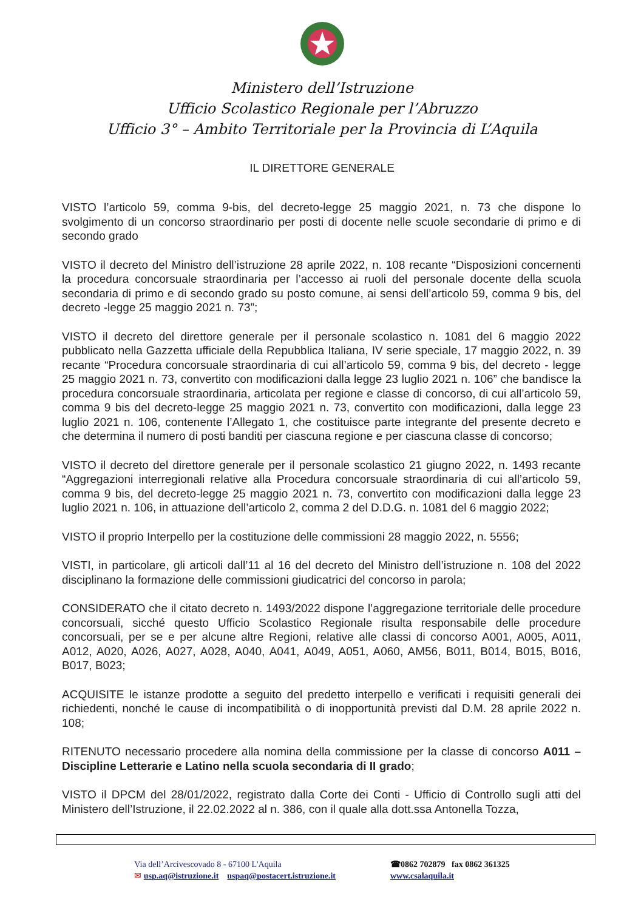Ministero dell’Istruzione
Ufficio Scolastico Regionale per l’Abruzzo
Ufficio 3° – Ambito Territoriale per la Provincia di L’Aquila
IL DIRETTORE GENERALE
VISTO l’articolo 59, comma 9-bis, del decreto-legge 25 maggio 2021, n. 73 che dispone lo svolgimento di un concorso straordinario per posti di docente nelle scuole secondarie di primo e di secondo grado
VISTO il decreto del Ministro dell’istruzione 28 aprile 2022, n. 108 recante “Disposizioni concernenti la procedura concorsuale straordinaria per l’accesso ai ruoli del personale docente della scuola secondaria di primo e di secondo grado su posto comune, ai sensi dell’articolo 59, comma 9 bis, del decreto -legge 25 maggio 2021 n. 73”;
VISTO il decreto del direttore generale per il personale scolastico n. 1081 del 6 maggio 2022 pubblicato nella Gazzetta ufficiale della Repubblica Italiana, IV serie speciale, 17 maggio 2022, n. 39 recante “Procedura concorsuale straordinaria di cui all’articolo 59, comma 9 bis, del decreto - legge 25 maggio 2021 n. 73, convertito con modificazioni dalla legge 23 luglio 2021 n. 106” che bandisce la procedura concorsuale straordinaria, articolata per regione e classe di concorso, di cui all’articolo 59, comma 9 bis del decreto-legge 25 maggio 2021 n. 73, convertito con modificazioni, dalla legge 23 luglio 2021 n. 106, contenente l’Allegato 1, che costituisce parte integrante del presente decreto e che determina il numero di posti banditi per ciascuna regione e per ciascuna classe di concorso;
VISTO il decreto del direttore generale per il personale scolastico 21 giugno 2022, n. 1493 recante “Aggregazioni interregionali relative alla Procedura concorsuale straordinaria di cui all’articolo 59, comma 9 bis, del decreto-legge 25 maggio 2021 n. 73, convertito con modificazioni dalla legge 23 luglio 2021 n. 106, in attuazione dell’articolo 2, comma 2 del D.D.G. n. 1081 del 6 maggio 2022;
VISTO il proprio Interpello per la costituzione delle commissioni 28 maggio 2022, n. 5556;
VISTI, in particolare, gli articoli dall’11 al 16 del decreto del Ministro dell’istruzione n. 108 del 2022 disciplinano la formazione delle commissioni giudicatrici del concorso in parola;
CONSIDERATO che il citato decreto n. 1493/2022 dispone l’aggregazione territoriale delle procedure concorsuali, sicché questo Ufficio Scolastico Regionale risulta responsabile delle procedure concorsuali, per se e per alcune altre Regioni, relative alle classi di concorso A001, A005, A011, A012, A020, A026, A027, A028, A040, A041, A049, A051, A060, AM56, B011, B014, B015, B016, B017, B023;
ACQUISITE le istanze prodotte a seguito del predetto interpello e verificati i requisiti generali dei richiedenti, nonché le cause di incompatibilità o di inopportunità previsti dal D.M. 28 aprile 2022 n. 108;
RITENUTO necessario procedere alla nomina della commissione per la classe di concorso A011 – Discipline Letterarie e Latino nella scuola secondaria di II grado;
VISTO il DPCM del 28/01/2022, registrato dalla Corte dei Conti - Ufficio di Controllo sugli atti del Ministero dell’Istruzione, il 22.02.2022 al n. 386, con il quale alla dott.ssa Antonella Tozza,
Via dell’Arcivescovado 8 - 67100 L'Aquila
✉ usp.aq@istruzione.it uspaq@postacert.istruzione.it
☎0862 702879 fax 0862 361325
www.csalaquila.it